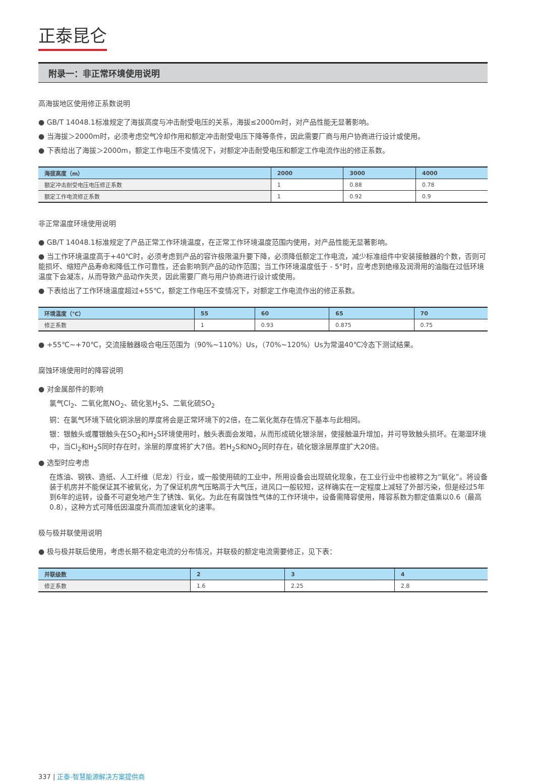正泰昆仑
附录一：非正常环境使用说明
高海拔地区使用修正系数说明
● GB/T 14048.1标准规定了海拔高度与冲击耐受电压的关系，海拔≤2000m时，对产品性能无显著影响。
● 当海拔＞2000m时，必须考虑空气冷却作用和额定冲击耐受电压下降等条件，因此需要厂商与用户协商进行设计或使用。
● 下表给出了海拔＞2000m，额定工作电压不变情况下，对额定冲击耐受电压和额定工作电流作出的修正系数。
| 海拔高度（m） | 2000 | 3000 | 4000 |
| --- | --- | --- | --- |
| 额定冲击耐受电压电压修正系数 | 1 | 0.88 | 0.78 |
| 额定工作电流修正系数 | 1 | 0.92 | 0.9 |
非正常温度环境使用说明
● GB/T 14048.1标准规定了产品正常工作环境温度，在正常工作环境温度范围内使用，对产品性能无显著影响。
● 当工作环境温度高于+40℃时，必须考虑到产品的容许极限温升要下降，必须降低额定工作电流，减少标准组件中安装接触器的个数，否则可能损坏、缩短产品寿命和降低工作可靠性，还会影响到产品的动作范围；当工作环境温度低于 - 5°时，应考虑到绝缘及润滑用的油脂在过低环境温度下会凝冻，从而导致产品动作失灵，因此需要厂商与用户协商进行设计或使用。
● 下表给出了工作环境温度超过+55℃，额定工作电压不变情况下，对额定工作电流作出的修正系数。
| 环境温度（℃） | 55 | 60 | 65 | 70 |
| --- | --- | --- | --- | --- |
| 修正系数 | 1 | 0.93 | 0.875 | 0.75 |
● +55℃~+70℃，交流接触器吸合电压范围为（90%~110%）Us，（70%~120%）Us为常温40℃冷态下测试结果。
腐蚀环境使用时的降容说明
● 对金属部件的影响
氯气Cl<sub>2</sub>、二氧化氮NO<sub>2</sub>、硫化氢H<sub>2</sub>S、二氧化硫SO<sub>2</sub>
铜：在氯气环境下硫化铜涂层的厚度将会是正常环境下的2倍，在二氧化氮存在情况下基本与此相同。
银：银触头或覆银触头在SO<sub>2</sub>和H<sub>2</sub>S环境使用时，触头表面会发暗，从而形成硫化银涂层，使接触温升增加，并可导致触头损坏。在潮湿环境中，当Cl<sub>2</sub>和H<sub>2</sub>S同时存在时，涂层的厚度将扩大7倍。若H<sub>2</sub>S和NO<sub>2</sub>同时存在，硫化银涂层厚度扩大20倍。
● 选型时应考虑
在炼油、钢铁、造纸、人工纤维（尼龙）行业，或一般使用硫的工业中，所用设备会出现硫化现象，在工业行业中也被称之为“氧化”。将设备装于机房并不能保证其不被氧化，为了保证机房气压略高于大气压，进风口一般较短，这样确实在一定程度上减轻了外部污染，但是经过5年到6年的运转，设备不可避免地产生了锈蚀、氧化。为此在有腐蚀性气体的工作环境中，设备需降容使用，降容系数为额定值乘以0.6（最高0.8），这种方式可降低因温度升高而加速氧化的速率。
极与极并联使用说明
● 极与极并联后使用，考虑长期不稳定电流的分布情况，并联极的额定电流需要修正，见下表：
| 并联级数 | 2 | 3 | 4 |
| --- | --- | --- | --- |
| 修正系数 | 1.6 | 2.25 | 2.8 |
337 | 正泰-智慧能源解决方案提供商